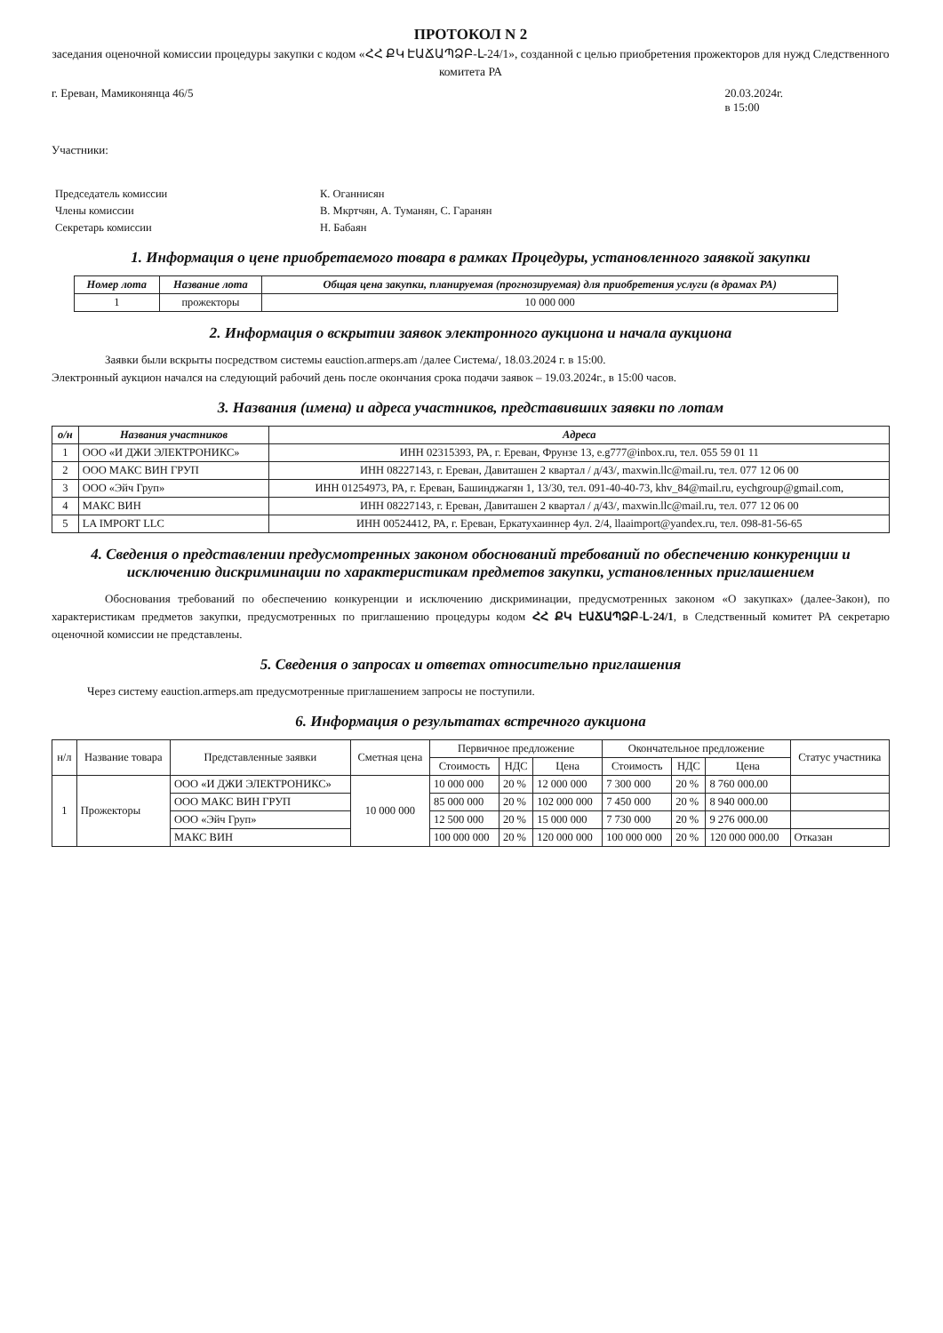ПРОТОКОЛ N 2
заседания оценочной комиссии процедуры закупки с кодом «ՀՀ ՔԿ ԷԱՃԱՊՁԲ-Լ-24/1», созданной с целью приобретения прожекторов для нужд Следственного комитета РА
г. Ереван, Мамиконянца 46/5 20.03.2024г.
в 15:00
Участники:
| Председатель комиссии | К. Оганнисян |
| Члены комиссии | В. Мкртчян, А. Туманян, С. Гаранян |
| Секретарь комиссии | Н. Бабаян |
1. Информация о цене приобретаемого товара в рамках Процедуры, установленного заявкой закупки
| Номер лота | Название лота | Общая цена закупки, планируемая (прогнозируемая) для приобретения услуги (в драмах РА) |
| --- | --- | --- |
| 1 | прожекторы | 10 000 000 |
2. Информация о вскрытии заявок электронного аукциона и начала аукциона
Заявки были вскрыты посредством системы eauction.armeps.am /далее Система/, 18.03.2024 г. в 15:00.
Электронный аукцион начался на следующий рабочий день после окончания срока подачи заявок – 19.03.2024г., в 15:00 часов.
3. Названия (имена) и адреса участников, представивших заявки по лотам
| о/н | Названия участников | Адреса |
| --- | --- | --- |
| 1 | ООО «И ДЖИ ЭЛЕКТРОНИКС» | ИНН 02315393, РА, г. Ереван, Фрунзе 13, e.g777@inbox.ru, тел. 055 59 01 11 |
| 2 | ООО МАКС ВИН ГРУП | ИНН 08227143, г. Ереван, Давиташен 2 квартал / д/43/, maxwin.llc@mail.ru, тел. 077 12 06 00 |
| 3 | ООО «Эйч Груп» | ИНН 01254973, РА, г. Ереван, Башинджагян 1, 13/30, тел. 091-40-40-73, khv_84@mail.ru, eychgroup@gmail.com, |
| 4 | МАКС ВИН | ИНН 08227143, г. Ереван, Давиташен 2 квартал / д/43/, maxwin.llc@mail.ru, тел. 077 12 06 00 |
| 5 | LA IMPORT LLC | ИНН 00524412, РА, г. Ереван, Еркатухаиннер 4ул. 2/4, llaaimport@yandex.ru, тел. 098-81-56-65 |
4. Сведения о представлении предусмотренных законом обоснований требований по обеспечению конкуренции и исключению дискриминации по характеристикам предметов закупки, установленных приглашением
Обоснования требований по обеспечению конкуренции и исключению дискриминации, предусмотренных законом «О закупках» (далее-Закон), по характеристикам предметов закупки, предусмотренных по приглашению процедуры кодом ՀՀ ՔԿ ԷԱՃԱՊՁԲ-Լ-24/1, в Следственный комитет РА секретарю оценочной комиссии не представлены.
5. Сведения о запросах и ответах относительно приглашения
Через систему eauction.armeps.am предусмотренные приглашением запросы не поступили.
6. Информация о результатах встречного аукциона
| н/л | Название товара | Представленные заявки | Сметная цена | Первичное предложение | | | Окончательное предложение | | | Статус участника |
| --- | --- | --- | --- | --- | --- | --- | --- | --- | --- | --- |
| | | | | Стоимость | НДС | Цена | Стоимость | НДС | Цена | |
| 1 | Прожекторы | ООО «И ДЖИ ЭЛЕКТРОНИКС» | 10 000 000 | 10 000 000 | 20 % | 12 000 000 | 7 300 000 | 20 % | 8 760 000.00 | |
| | | ООО МАКС ВИН ГРУП | | 85 000 000 | 20 % | 102 000 000 | 7 450 000 | 20 % | 8 940 000.00 | |
| | | ООО «Эйч Груп» | | 12 500 000 | 20 % | 15 000 000 | 7 730 000 | 20 % | 9 276 000.00 | |
| | | МАКС ВИН | | 100 000 000 | 20 % | 120 000 000 | 100 000 000 | 20 % | 120 000 000.00 | Отказан |